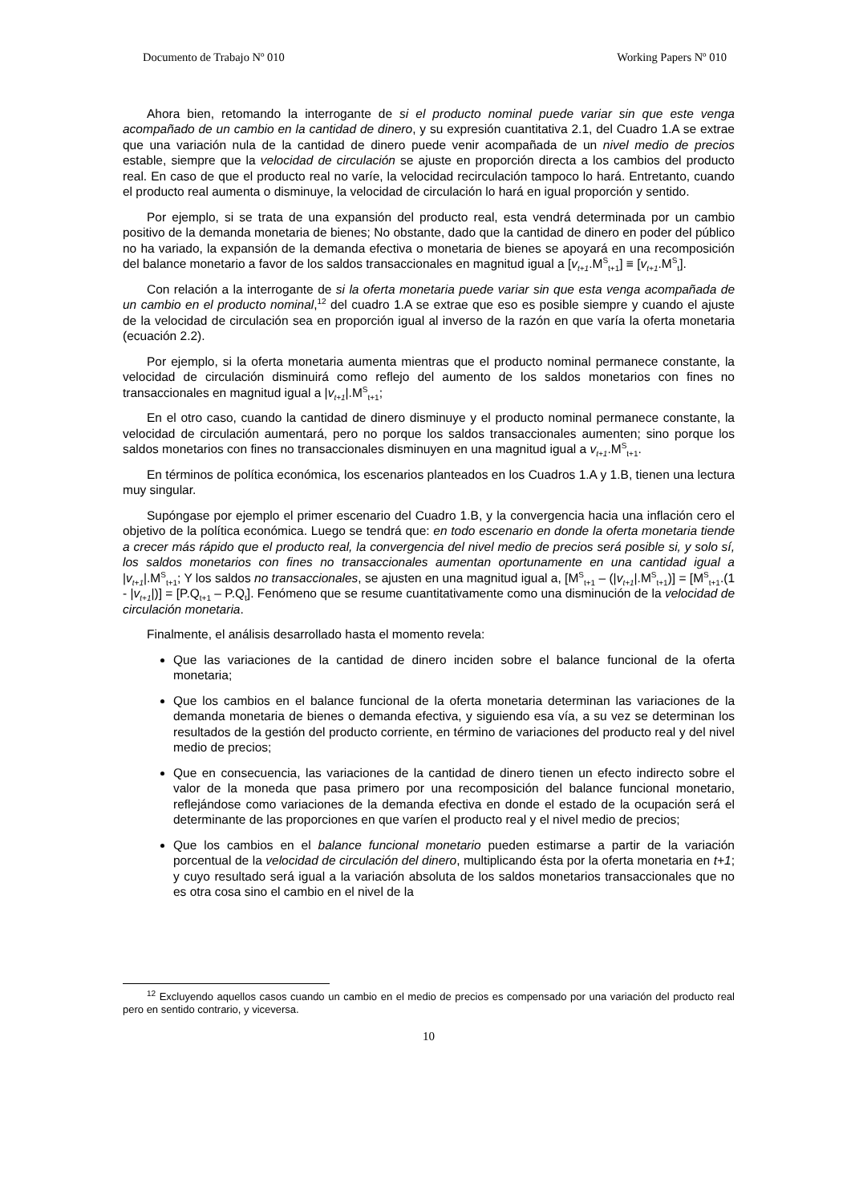Documento de Trabajo Nº 010 Working Papers Nº 010
Ahora bien, retomando la interrogante de si el producto nominal puede variar sin que este venga acompañado de un cambio en la cantidad de dinero, y su expresión cuantitativa 2.1, del Cuadro 1.A se extrae que una variación nula de la cantidad de dinero puede venir acompañada de un nivel medio de precios estable, siempre que la velocidad de circulación se ajuste en proporción directa a los cambios del producto real. En caso de que el producto real no varíe, la velocidad recirculación tampoco lo hará. Entretanto, cuando el producto real aumenta o disminuye, la velocidad de circulación lo hará en igual proporción y sentido.
Por ejemplo, si se trata de una expansión del producto real, esta vendrá determinada por un cambio positivo de la demanda monetaria de bienes; No obstante, dado que la cantidad de dinero en poder del público no ha variado, la expansión de la demanda efectiva o monetaria de bienes se apoyará en una recomposición del balance monetario a favor de los saldos transaccionales en magnitud igual a [v<sub>t+1</sub>.M<sup>S</sup><sub>t+1</sub>] ≡ [v<sub>t+1</sub>.M<sup>S</sup><sub>t</sub>].
Con relación a la interrogante de si la oferta monetaria puede variar sin que esta venga acompañada de un cambio en el producto nominal,<sup>12</sup> del cuadro 1.A se extrae que eso es posible siempre y cuando el ajuste de la velocidad de circulación sea en proporción igual al inverso de la razón en que varía la oferta monetaria (ecuación 2.2).
Por ejemplo, si la oferta monetaria aumenta mientras que el producto nominal permanece constante, la velocidad de circulación disminuirá como reflejo del aumento de los saldos monetarios con fines no transaccionales en magnitud igual a |v<sub>t+1</sub>|.M<sup>S</sup><sub>t+1</sub>;
En el otro caso, cuando la cantidad de dinero disminuye y el producto nominal permanece constante, la velocidad de circulación aumentará, pero no porque los saldos transaccionales aumenten; sino porque los saldos monetarios con fines no transaccionales disminuyen en una magnitud igual a v<sub>t+1</sub>.M<sup>S</sup><sub>t+1</sub>.
En términos de política económica, los escenarios planteados en los Cuadros 1.A y 1.B, tienen una lectura muy singular.
Supóngase por ejemplo el primer escenario del Cuadro 1.B, y la convergencia hacia una inflación cero el objetivo de la política económica. Luego se tendrá que: en todo escenario en donde la oferta monetaria tiende a crecer más rápido que el producto real, la convergencia del nivel medio de precios será posible si, y solo sí, los saldos monetarios con fines no transaccionales aumentan oportunamente en una cantidad igual a |v<sub>t+1</sub>|.M<sup>S</sup><sub>t+1</sub>; Y los saldos no transaccionales, se ajusten en una magnitud igual a, [M<sup>S</sup><sub>t+1</sub> – (|v<sub>t+1</sub>|.M<sup>S</sup><sub>t+1</sub>)] = [M<sup>S</sup><sub>t+1</sub>.(1 - |v<sub>t+1</sub>|)] = [P.Q<sub>t+1</sub> – P.Q<sub>t</sub>]. Fenómeno que se resume cuantitativamente como una disminución de la velocidad de circulación monetaria.
Finalmente, el análisis desarrollado hasta el momento revela:
Que las variaciones de la cantidad de dinero inciden sobre el balance funcional de la oferta monetaria;
Que los cambios en el balance funcional de la oferta monetaria determinan las variaciones de la demanda monetaria de bienes o demanda efectiva, y siguiendo esa vía, a su vez se determinan los resultados de la gestión del producto corriente, en término de variaciones del producto real y del nivel medio de precios;
Que en consecuencia, las variaciones de la cantidad de dinero tienen un efecto indirecto sobre el valor de la moneda que pasa primero por una recomposición del balance funcional monetario, reflejándose como variaciones de la demanda efectiva en donde el estado de la ocupación será el determinante de las proporciones en que varíen el producto real y el nivel medio de precios;
Que los cambios en el balance funcional monetario pueden estimarse a partir de la variación porcentual de la velocidad de circulación del dinero, multiplicando ésta por la oferta monetaria en t+1; y cuyo resultado será igual a la variación absoluta de los saldos monetarios transaccionales que no es otra cosa sino el cambio en el nivel de la
<sup>12</sup> Excluyendo aquellos casos cuando un cambio en el medio de precios es compensado por una variación del producto real pero en sentido contrario, y viceversa.
10